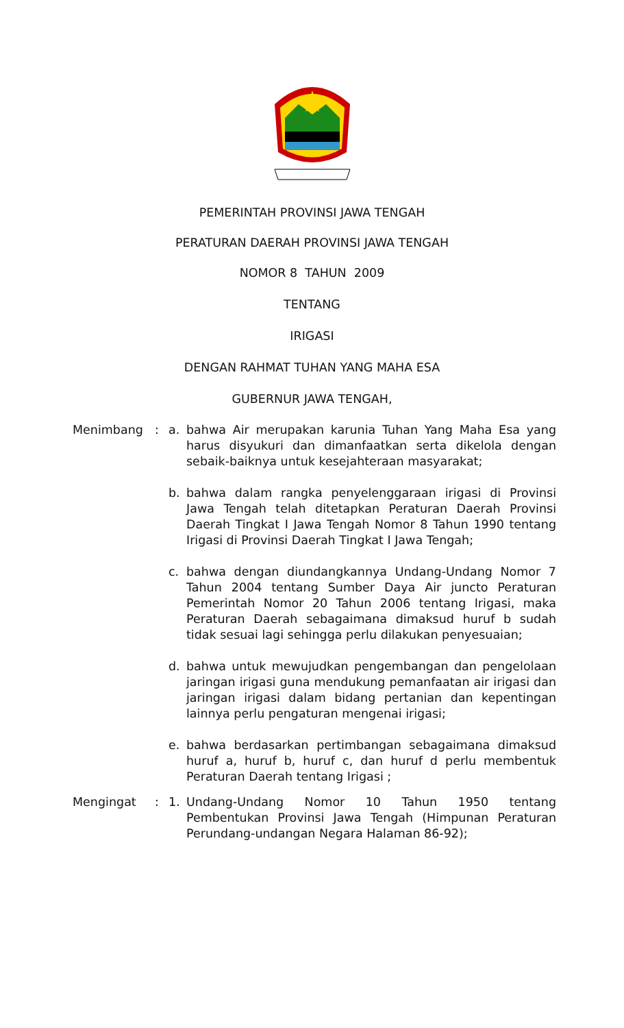PEMERINTAH PROVINSI JAWA TENGAH
PERATURAN DAERAH PROVINSI JAWA TENGAH
NOMOR 8 TAHUN 2009
TENTANG
IRIGASI
DENGAN RAHMAT TUHAN YANG MAHA ESA
GUBERNUR JAWA TENGAH,
Menimbang : a. bahwa Air merupakan karunia Tuhan Yang Maha Esa yang harus disyukuri dan dimanfaatkan serta dikelola dengan sebaik-baiknya untuk kesejahteraan masyarakat;
b. bahwa dalam rangka penyelenggaraan irigasi di Provinsi Jawa Tengah telah ditetapkan Peraturan Daerah Provinsi Daerah Tingkat I Jawa Tengah Nomor 8 Tahun 1990 tentang Irigasi di Provinsi Daerah Tingkat I Jawa Tengah;
c. bahwa dengan diundangkannya Undang-Undang Nomor 7 Tahun 2004 tentang Sumber Daya Air juncto Peraturan Pemerintah Nomor 20 Tahun 2006 tentang Irigasi, maka Peraturan Daerah sebagaimana dimaksud huruf b sudah tidak sesuai lagi sehingga perlu dilakukan penyesuaian;
d. bahwa untuk mewujudkan pengembangan dan pengelolaan jaringan irigasi guna mendukung pemanfaatan air irigasi dan jaringan irigasi dalam bidang pertanian dan kepentingan lainnya perlu pengaturan mengenai irigasi;
e. bahwa berdasarkan pertimbangan sebagaimana dimaksud huruf a, huruf b, huruf c, dan huruf d perlu membentuk Peraturan Daerah tentang Irigasi ;
Mengingat : 1. Undang-Undang Nomor 10 Tahun 1950 tentang Pembentukan Provinsi Jawa Tengah (Himpunan Peraturan Perundang-undangan Negara Halaman 86-92);